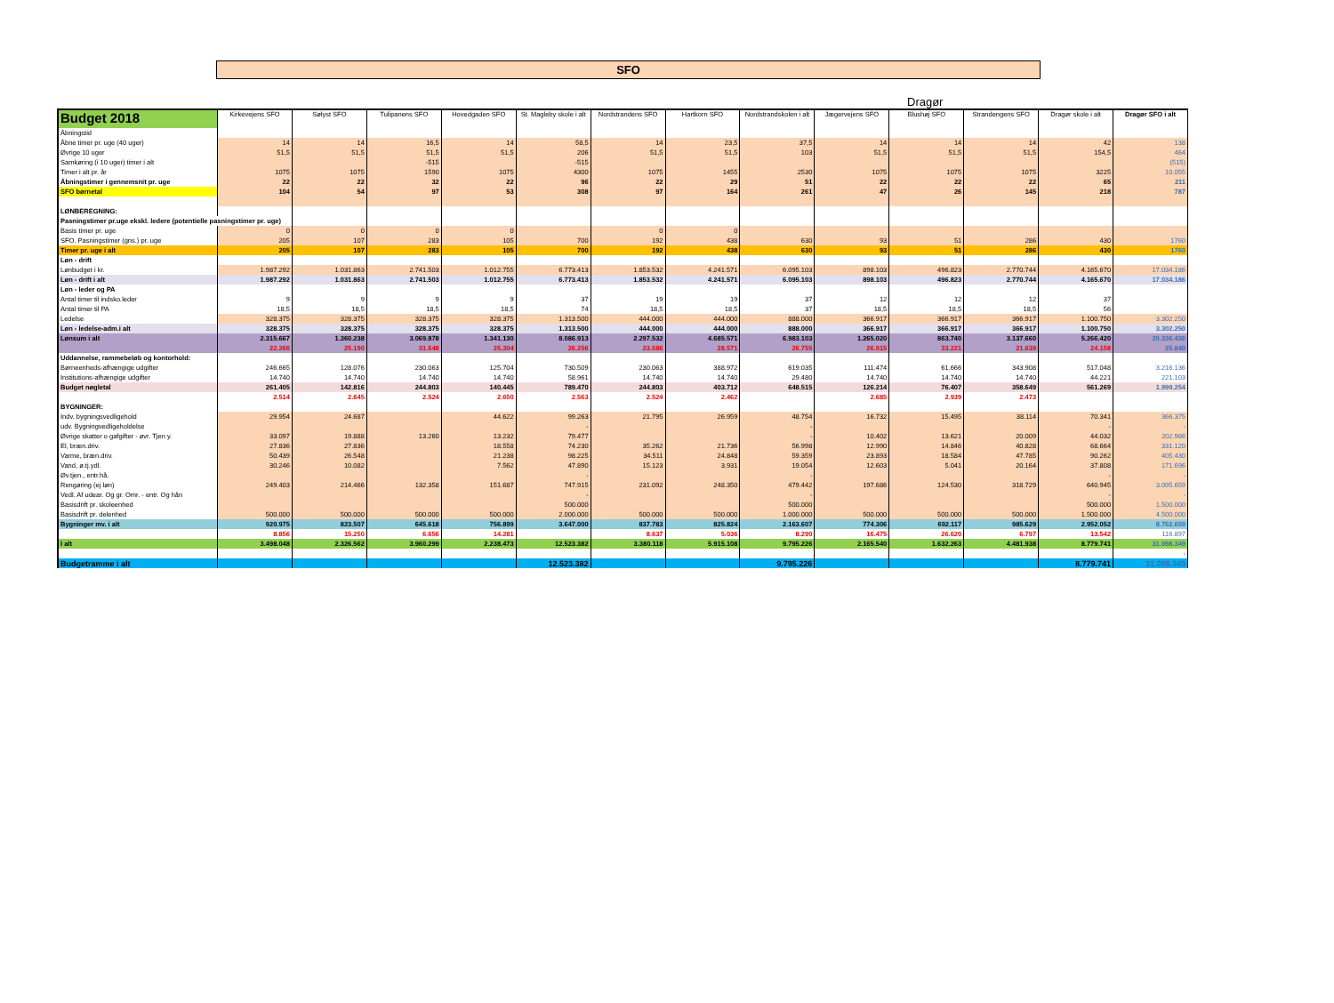SFO
Dragør
| Budget 2018 | Kirkevejens SFO | Sølyst SFO | Tulipanens SFO | Hovedgaden SFO | St. Magleby skole i alt | Nordstrandens SFO | Hartkorn SFO | Nordstrandskolen i alt | Jægervejens SFO | Blushøj SFO | Strandengens SFO | Dragør skole i alt | Dragør SFO i alt |
| --- | --- | --- | --- | --- | --- | --- | --- | --- | --- | --- | --- | --- | --- |
| Åbningstid | | | | | | | | | | | | | |
| Åbne timer pr. uge (40 uger) | 14 | 14 | 16,5 | 14 | 58,5 | 14 | 23,5 | 37,5 | 14 | 14 | 14 | 42 | 138 |
| Øvrige 10 uger | 51,5 | 51,5 | 51,5 | 51,5 | 206 | 51,5 | 51,5 | 103 | 51,5 | 51,5 | 51,5 | 154,5 | 464 |
| Samkøring (i 10 uger) timer i alt | | | -515 | | -515 | | | | | | | | (515) |
| Timer i alt pr. år | 1075 | 1075 | 1590 | 1075 | 4300 | 1075 | 1455 | 2530 | 1075 | 1075 | 1075 | 3225 | 10.055 |
| Åbningstimer i gennemsnit pr. uge | 22 | 22 | 32 | 22 | 96 | 22 | 29 | 51 | 22 | 22 | 22 | 65 | 211 |
| SFO børnetal | 104 | 54 | 97 | 53 | 308 | 97 | 164 | 261 | 47 | 26 | 145 | 218 | 787 |
| LØNBEREGNING: | | | | | | | | | | | | | |
| Pasningstimer pr.uge ekskl. ledere (potentielle pasningstimer pr. uge) | | | | | | | | | | | | | |
| Basis timer pr. uge | 0 | 0 | 0 | 0 | | 0 | 0 | | | | | | |
| SFO. Pasningstimer (gns.) pr. uge | 205 | 107 | 283 | 105 | 700 | 192 | 438 | 630 | 93 | 51 | 286 | 430 | 1760 |
| Timer pr. uge i alt | 205 | 107 | 283 | 105 | 700 | 192 | 438 | 630 | 93 | 51 | 286 | 430 | 1760 |
| Løn - drift | | | | | | | | | | | | | |
| Lønbudget i kr. | 1.987.292 | 1.031.863 | 2.741.503 | 1.012.755 | 6.773.413 | 1.853.532 | 4.241.571 | 6.095.103 | 898.103 | 496.823 | 2.770.744 | 4.165.670 | 17.034.186 |
| Løn - drift i alt | 1.987.292 | 1.031.863 | 2.741.503 | 1.012.755 | 6.773.413 | 1.853.532 | 4.241.571 | 6.095.103 | 898.103 | 496.823 | 2.770.744 | 4.165.670 | 17.034.186 |
| Løn - leder og PA | | | | | | | | | | | | | |
| Antal timer til indsko.leder | 9 | 9 | 9 | 9 | 37 | 19 | 19 | 37 | 12 | 12 | 12 | 37 | |
| Antal timer til PA | 18,5 | 18,5 | 18,5 | 18,5 | 74 | 18,5 | 18,5 | 37 | 18,5 | 18,5 | 18,5 | 56 | |
| Ledelse | 328.375 | 328.375 | 328.375 | 328.375 | 1.313.500 | 444.000 | 444.000 | 888.000 | 366.917 | 366.917 | 366.917 | 1.100.750 | 3.302.250 |
| Løn - ledelse-adm.i alt | 328.375 | 328.375 | 328.375 | 328.375 | 1.313.500 | 444.000 | 444.000 | 888.000 | 366.917 | 366.917 | 366.917 | 1.100.750 | 3.302.250 |
| Lønsum i alt | 2.315.667 | 1.360.238 | 3.069.878 | 1.341.130 | 8.086.913 | 2.297.532 | 4.685.571 | 6.983.103 | 1.265.020 | 863.740 | 3.137.660 | 5.266.420 | 20.336.436 |
| | 22.266 | 25.190 | 31.648 | 25.304 | 26.256 | 23.686 | 28.571 | 26.755 | 26.915 | 33.221 | 21.639 | 24.158 | 25.840 |
| Uddannelse, rammebeløb og kontorhold: | | | | | | | | | | | | | |
| Børneenheds-afhængige udgifter | 246.665 | 128.076 | 230.063 | 125.704 | 730.509 | 230.063 | 388.972 | 619.035 | 111.474 | 61.666 | 343.908 | 517.048 | 3.216.136 |
| Institutions-afhængige udgifter | 14.740 | 14.740 | 14.740 | 14.740 | 58.961 | 14.740 | 14.740 | 29.480 | 14.740 | 14.740 | 14.740 | 44.221 | 221.103 |
| Budget nøgletal | 261.405 | 142.816 | 244.803 | 140.445 | 789.470 | 244.803 | 403.712 | 648.515 | 126.214 | 76.407 | 358.649 | 561.269 | 1.999.254 |
| | 2.514 | 2.645 | 2.524 | 2.650 | 2.563 | 2.524 | 2.462 | | 2.685 | 2.939 | 2.473 | | |
| BYGNINGER: | | | | | | | | | | | | | |
| Indv. bygningsvedligehold | 29.954 | 24.687 | | 44.622 | 99.263 | 21.795 | 26.959 | 48.754 | 16.732 | 15.495 | 38.114 | 70.341 | 366.375 |
| udv. Bygningvedligeholdelse | | | | | - | | | - | | | | - | - |
| Øvrige skatter o gafgifter - øvr. Tjen y. | 33.097 | 19.888 | 13.260 | 13.232 | 79.477 | | | - | 10.402 | 13.621 | 20.009 | 44.032 | 202.986 |
| El, bræn.driv. | 27.836 | 27.836 | | 18.558 | 74.230 | 35.262 | 21.736 | 56.998 | 12.990 | 14.846 | 40.828 | 68.664 | 331.120 |
| Varme, bræn.driv. | 50.439 | 26.548 | | 21.238 | 98.225 | 34.511 | 24.848 | 59.359 | 23.893 | 18.584 | 47.785 | 90.262 | 405.430 |
| Vand, ø.tj.ydl. | 30.246 | 10.082 | | 7.562 | 47.890 | 15.123 | 3.931 | 19.054 | 12.603 | 5.041 | 20.164 | 37.808 | 171.696 |
| Øv.tjen., entr.hå. | | | | | - | | | - | | | | - | - |
| Rengøring (ej løn) | 249.403 | 214.466 | 132.358 | 151.687 | 747.915 | 231.092 | 248.350 | 479.442 | 197.686 | 124.530 | 318.729 | 640.945 | 3.095.659 |
| Vedl. Af udear. Og gr. Omr. - entr. Og hån | | | | | - | | | - | | | | - | - |
| Basisdrift pr. skoleenhed | | | | | 500.000 | | | 500.000 | | | | 500.000 | 1.500.000 |
| Basisdrift pr. delenhed | 500.000 | 500.000 | 500.000 | 500.000 | 2.000.000 | 500.000 | 500.000 | 1.000.000 | 500.000 | 500.000 | 500.000 | 1.500.000 | 4.500.000 |
| Bygninger mv. i alt | 920.975 | 823.507 | 645.618 | 756.899 | 3.647.000 | 837.783 | 825.824 | 2.163.607 | 774.306 | 692.117 | 985.629 | 2.952.052 | 8.762.659 |
| | 8.856 | 15.250 | 6.656 | 14.281 | | 8.637 | 5.036 | 8.290 | 16.475 | 26.620 | 6.797 | 13.542 | 116.897 |
| I alt | 3.498.048 | 2.326.562 | 3.960.299 | 2.238.473 | 12.523.382 | 3.380.118 | 5.915.108 | 9.795.226 | 2.165.540 | 1.632.263 | 4.481.938 | 8.779.741 | 31.098.349 |
| | | | | | | | | | | | | | - |
| Budgetramme i alt | | | | | 12.523.382 | | | 9.795.226 | | | | 8.779.741 | 31.098.349 |